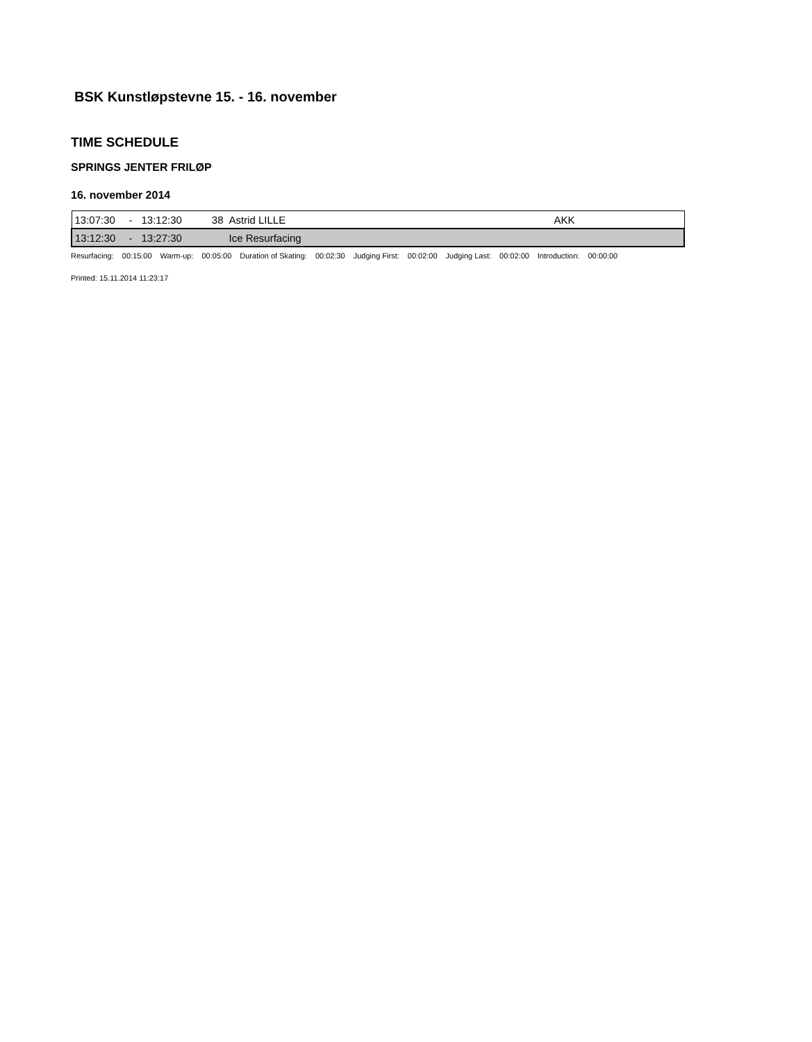BSK Kunstløpstevne 15. - 16. november
TIME SCHEDULE
SPRINGS JENTER FRILØP
16. november 2014
| 13:07:30 | - | 13:12:30 | 38 | Astrid LILLE | AKK |
| 13:12:30 | - | 13:27:30 | | Ice Resurfacing | |
| Resurfacing: | 00:15:00 | Warm-up: | 00:05:00 | Duration of Skating: | 00:02:30 | Judging First: | 00:02:00 | Judging Last: | 00:02:00 | Introduction: | 00:00:00 |
Printed: 15.11.2014 11:23:17